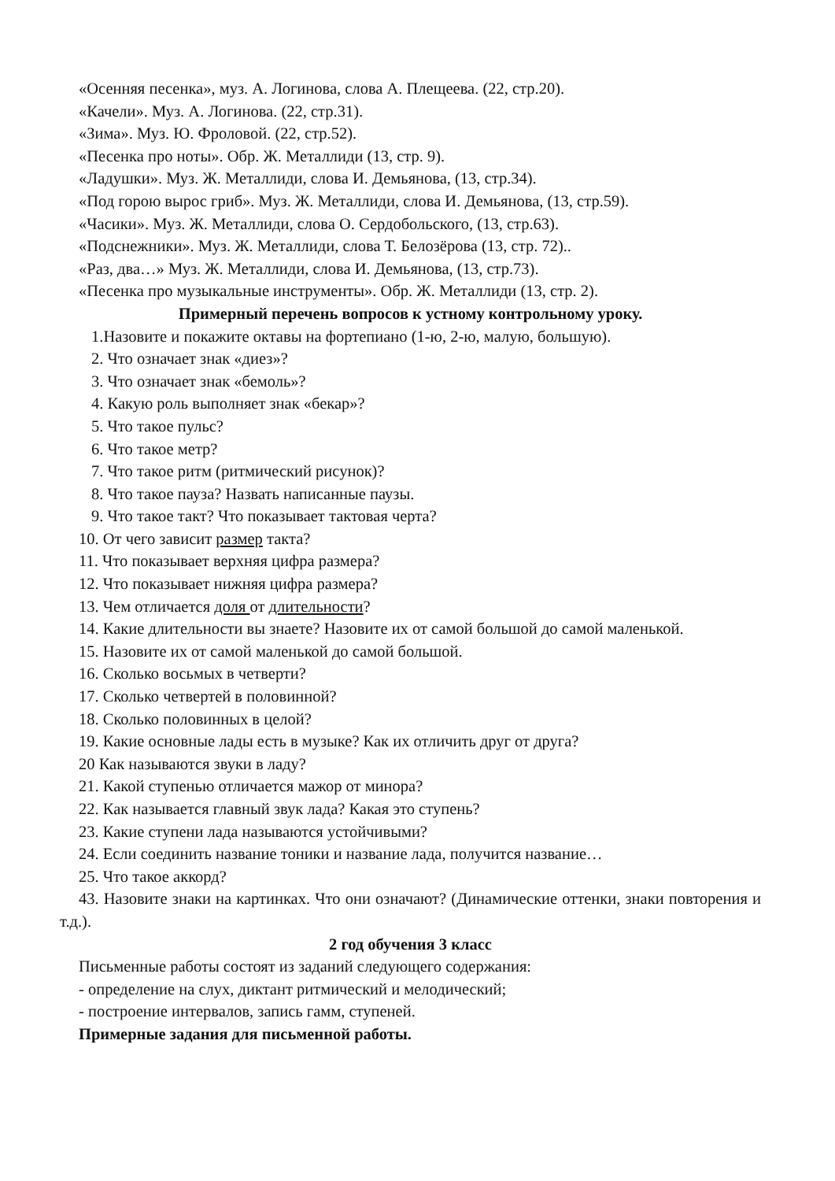«Осенняя песенка», муз. А. Логинова, слова А. Плещеева. (22, стр.20).
«Качели». Муз. А. Логинова. (22, стр.31).
«Зима». Муз. Ю. Фроловой. (22, стр.52).
«Песенка про ноты». Обр. Ж. Металлиди (13, стр. 9).
«Ладушки». Муз. Ж. Металлиди, слова И. Демьянова, (13, стр.34).
«Под горою вырос гриб». Муз. Ж. Металлиди, слова И. Демьянова, (13, стр.59).
«Часики». Муз. Ж. Металлиди, слова О. Сердобольского, (13, стр.63).
«Подснежники». Муз. Ж. Металлиди, слова Т. Белозёрова (13, стр. 72)..
«Раз, два…» Муз. Ж. Металлиди, слова И. Демьянова, (13, стр.73).
«Песенка про музыкальные инструменты». Обр. Ж. Металлиди (13, стр. 2).
Примерный перечень вопросов к устному контрольному уроку.
1.Назовите и покажите октавы на фортепиано (1-ю, 2-ю, малую, большую).
2. Что означает знак «диез»?
3. Что означает знак «бемоль»?
4. Какую роль выполняет знак «бекар»?
5. Что такое пульс?
6. Что такое метр?
7. Что такое ритм (ритмический рисунок)?
8. Что такое пауза? Назвать написанные паузы.
9. Что такое такт? Что показывает тактовая черта?
10. От чего зависит размер такта?
11. Что показывает верхняя цифра размера?
12. Что показывает нижняя цифра размера?
13. Чем отличается доля от длительности?
14. Какие длительности вы знаете? Назовите их от самой большой до самой маленькой.
15. Назовите их от самой маленькой до самой большой.
16. Сколько восьмых в четверти?
17. Сколько четвертей в половинной?
18. Сколько половинных в целой?
19. Какие основные лады есть в музыке? Как их отличить друг от друга?
20 Как называются звуки в ладу?
21. Какой ступенью отличается мажор от минора?
22. Как называется главный звук лада? Какая это ступень?
23. Какие ступени лада называются устойчивыми?
24. Если соединить название тоники и название лада, получится название…
25. Что такое аккорд?
43. Назовите знаки на картинках. Что они означают? (Динамические оттенки, знаки повторения и т.д.).
2 год обучения 3 класс
Письменные работы состоят из заданий следующего содержания:
- определение на слух, диктант ритмический и мелодический;
- построение интервалов, запись гамм, ступеней.
Примерные задания для письменной работы.